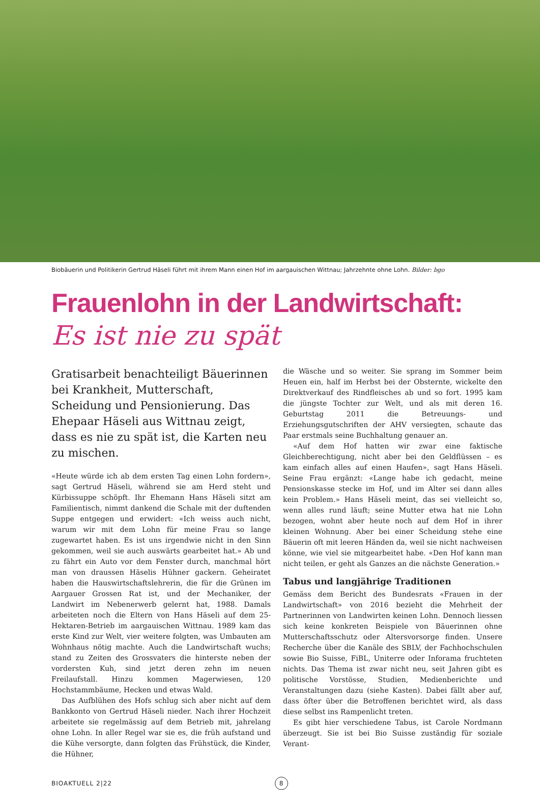Biobäuerin und Politikerin Gertrud Häseli führt mit ihrem Mann einen Hof im aargauischen Wittnau; Jahrzehnte ohne Lohn. Bilder: bgo
Frauenlohn in der Landwirtschaft:
Es ist nie zu spät
Gratisarbeit benachteiligt Bäuerinnen bei Krankheit, Mutterschaft, Scheidung und Pensionierung. Das Ehepaar Häseli aus Wittnau zeigt, dass es nie zu spät ist, die Karten neu zu mischen.
«Heute würde ich ab dem ersten Tag einen Lohn fordern», sagt Gertrud Häseli, während sie am Herd steht und Kürbissuppe schöpft. Ihr Ehemann Hans Häseli sitzt am Familientisch, nimmt dankend die Schale mit der duftenden Suppe entgegen und erwidert: «Ich weiss auch nicht, warum wir mit dem Lohn für meine Frau so lange zugewartet haben. Es ist uns irgendwie nicht in den Sinn gekommen, weil sie auch auswärts gearbeitet hat.» Ab und zu fährt ein Auto vor dem Fenster durch, manchmal hört man von draussen Häselis Hühner gackern. Geheiratet haben die Hauswirtschaftslehrerin, die für die Grünen im Aargauer Grossen Rat ist, und der Mechaniker, der Landwirt im Nebenerwerb gelernt hat, 1988. Damals arbeiteten noch die Eltern von Hans Häseli auf dem 25-Hektaren-Betrieb im aargauischen Wittnau. 1989 kam das erste Kind zur Welt, vier weitere folgten, was Umbauten am Wohnhaus nötig machte. Auch die Landwirtschaft wuchs; stand zu Zeiten des Grossvaters die hinterste neben der vordersten Kuh, sind jetzt deren zehn im neuen Freilaufstall. Hinzu kommen Magerwiesen, 120 Hochstammbäume, Hecken und etwas Wald.
Das Aufblühen des Hofs schlug sich aber nicht auf dem Bankkonto von Gertrud Häseli nieder. Nach ihrer Hochzeit arbeitete sie regelmässig auf dem Betrieb mit, jahrelang ohne Lohn. In aller Regel war sie es, die früh aufstand und die Kühe versorgte, dann folgten das Frühstück, die Kinder, die Hühner,
die Wäsche und so weiter. Sie sprang im Sommer beim Heuen ein, half im Herbst bei der Obsternte, wickelte den Direktverkauf des Rindfleisches ab und so fort. 1995 kam die jüngste Tochter zur Welt, und als mit deren 16. Geburtstag 2011 die Betreuungs- und Erziehungsgutschriften der AHV versiegten, schaute das Paar erstmals seine Buchhaltung genauer an.
«Auf dem Hof hatten wir zwar eine faktische Gleichberechtigung, nicht aber bei den Geldflüssen – es kam einfach alles auf einen Haufen», sagt Hans Häseli. Seine Frau ergänzt: «Lange habe ich gedacht, meine Pensionskasse stecke im Hof, und im Alter sei dann alles kein Problem.» Hans Häseli meint, das sei vielleicht so, wenn alles rund läuft; seine Mutter etwa hat nie Lohn bezogen, wohnt aber heute noch auf dem Hof in ihrer kleinen Wohnung. Aber bei einer Scheidung stehe eine Bäuerin oft mit leeren Händen da, weil sie nicht nachweisen könne, wie viel sie mitgearbeitet habe. «Den Hof kann man nicht teilen, er geht als Ganzes an die nächste Generation.»
Tabus und langjährige Traditionen
Gemäss dem Bericht des Bundesrats «Frauen in der Landwirtschaft» von 2016 bezieht die Mehrheit der Partnerinnen von Landwirten keinen Lohn. Dennoch liessen sich keine konkreten Beispiele von Bäuerinnen ohne Mutterschaftsschutz oder Altersvorsorge finden. Unsere Recherche über die Kanäle des SBLV, der Fachhochschulen sowie Bio Suisse, FiBL, Uniterre oder Inforama fruchteten nichts. Das Thema ist zwar nicht neu, seit Jahren gibt es politische Vorstösse, Studien, Medienberichte und Veranstaltungen dazu (siehe Kasten). Dabei fällt aber auf, dass öfter über die Betroffenen berichtet wird, als dass diese selbst ins Rampenlicht treten.
Es gibt hier verschiedene Tabus, ist Carole Nordmann überzeugt. Sie ist bei Bio Suisse zuständig für soziale Verant-
BIOAKTUELL 2|22 8